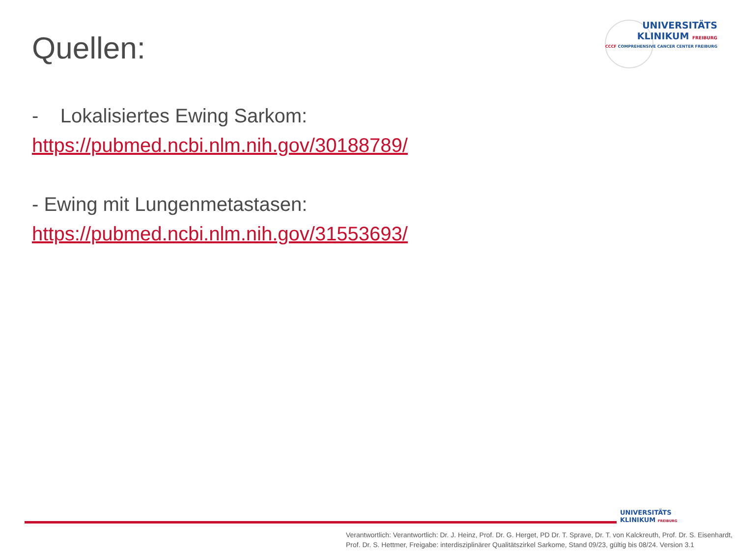Quellen:
UNIVERSITÄTS
KLINIKUM FREIBURG
CCCF COMPREHENSIVE CANCER CENTER FREIBURG
- Lokalisiertes Ewing Sarkom:
https://pubmed.ncbi.nlm.nih.gov/30188789/
- Ewing mit Lungenmetastasen:
https://pubmed.ncbi.nlm.nih.gov/31553693/
UNIVERSITÄTS
KLINIKUM FREIBURG
Verantwortlich: Verantwortlich: Dr. J. Heinz, Prof. Dr. G. Herget, PD Dr. T. Sprave, Dr. T. von Kalckreuth, Prof. Dr. S. Eisenhardt,
Prof. Dr. S. Hettmer, Freigabe: interdisziplinärer Qualitätszirkel Sarkome, Stand 09/23, gültig bis 08/24. Version 3.1